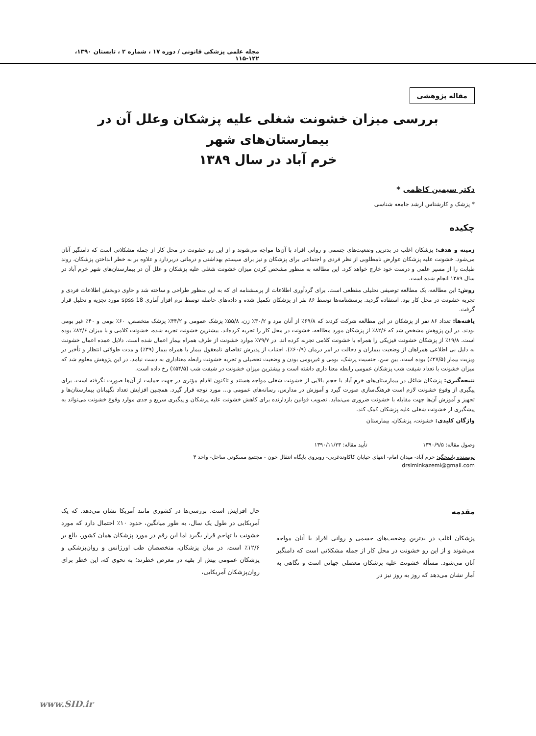مجله علمی پزشکی قانونی / دوره ۱۷ ، شماره ۲ ، تابستان ۱۳۹۰، ۱۲۲-۱۱۵
مقاله پژوهشی
بررسی میزان خشونت شغلی علیه پزشکان وعلل آن در بیمارستان‌های شهر
خرم آباد در سال ۱۳۸۹
دکتر سیمین کاظمی *
* پزشک و کارشناس ارشد جامعه شناسی
چکیده
زمینه و هدف: پزشکان اغلب در بدترین وضعیت‌های جسمی و روانی افراد با آن‌ها مواجه می‌شوند و از این رو خشونت در محل کار از جمله مشکلاتی است که دامنگیر آنان می‌شود. خشونت علیه پزشکان عوارض نامطلوبی از نظر فردی و اجتماعی برای پزشکان و نیز برای سیستم بهداشتی و درمانی دربردارد و علاوه بر به خطر انداختن پزشکان، روند طبابت را از مسیر علمی و درست خود خارج خواهد کرد. این مطالعه به منظور مشخص کردن میزان خشونت شغلی علیه پزشکان و علل آن در بیمارستان‌های شهر خرم آباد در سال ۱۳۸۹ انجام شده است.
روش: این مطالعه، یک مطالعه توصیفی تحلیلی مقطعی است. برای گردآوری اطلاعات از پرسشنامه ای که به این منظور طراحی و ساخته شد و حاوی دوبخش اطلاعات فردی و تجربه خشونت در محل کار بود، استفاده گردید. پرسشنامه‌ها توسط ۸۶ نفر از پزشکان تکمیل شده و داده‌های حاصله توسط نرم افزار آماری spss 18 مورد تجزیه و تحلیل قرار گرفت.
یافته‌ها: تعداد ۸۶ نفر از پزشکان در این مطالعه شرکت کردند که ۶۹/۸٪ از آنان مرد و ۳۰/۲٪ زن، ۵۵/۸٪ پزشک عمومی و ۴۴/۲٪ پزشک متخصص، ۶۰٪ بومی و ۴۰٪ غیر بومی بودند. در این پژوهش مشخص شد که ۸۲/۶٪ از پزشکان مورد مطالعه، خشونت در محل کار را تجربه کرده‌اند. بیشترین خشونت تجربه شده، خشونت کلامی و با میزان ۸۲/۶٪ بوده است. ۱۹/۸٪ از پزشکان خشونت فیزیکی را همراه با خشونت کلامی تجربه کرده اند. در ۷۹/۷٪ موارد خشونت از طرف همراه بیمار اعمال شده است. دلایل عمده اعمال خشونت به دلیل بی اطلاعی همراهان از وضعیت بیماران و دخالت در امر درمان (۶۰/۹٪)، اجتناب از پذیرش تقاضای نامعقول بیمار یا همراه بیمار (۳۹٪) و مدت طولانی انتظار و تأخیر در ویزیت بیمار (۲۷/۵٪) بوده است. بین سن، جنسیت پزشک، بومی و غیربومی بودن و وضعیت تحصیلی و تجربه خشونت رابطه معناداری به دست نیامد. در این پژوهش معلوم شد که میزان خشونت با تعداد شیفت شب پزشکان عمومی رابطه معنا داری داشته است و بیشترین میزان خشونت در شیفت شب (۵۴/۵٪) رخ داده است.
نتیجه‌گیری: پزشکان شاغل در بیمارستان‌های خرم آباد با حجم بالایی از خشونت شغلی مواجه هستند و تاکنون اقدام مؤثری در جهت حمایت از آن‌ها صورت نگرفته است. برای پیگیری از وقوع خشونت لازم است فرهنگ‌سازی صورت گیرد و آموزش در مدارس، رسانه‌های عمومی و... مورد توجه قرار گیرد. همچنین افزایش تعداد نگهبانان بیمارستان‌ها و تجهیز و آموزش آن‌ها جهت مقابله با خشونت ضروری می‌نماید. تصویب قوانین بازدارنده برای کاهش خشونت علیه پزشکان و پیگیری سریع و جدی موارد وقوع خشونت می‌تواند به پیشگیری از خشونت شغلی علیه پزشکان کمک کند.
واژگان کلیدی: خشونت، پزشکان، بیمارستان
وصول مقاله: ۱۳۹۰/۹/۵ تأیید مقاله: ۱۳۹۰/۱۱/۲۳
نویسنده پاسخگو: خرم آباد- میدان امام- انتهای خیابان کاکاوندغربی- روبروی پایگاه انتقال خون - مجتمع مسکونی ساحل- واحد ۴
drsiminkazemi@gmail.com
مقدمه
پزشکان اغلب در بدترین وضعیت‌های جسمی و روانی افراد با آنان مواجه می‌شوند و از این رو خشونت در محل کار از جمله مشکلاتی است که دامنگیر آنان می‌شود. مسأله خشونت علیه پزشکان معضلی جهانی است و نگاهی به آمار نشان می‌دهد که روز به روز نیز در
حال افزایش است. بررسی‌ها در کشوری مانند آمریکا نشان می‌دهد. که یک آمریکایی در طول یک سال، به طور میانگین، حدود ۱۰٪ احتمال دارد که مورد خشونت یا تهاجم قرار بگیرد اما این رقم در مورد پزشکان همان کشور، بالغ بر ۱۲/۶٪ است. در میان پزشکان، متخصصان طب اورژانس و روان‌پزشکی و پزشکان عمومی بیش از بقیه در معرض خطرند؛ به نحوی که، این خطر برای روان‌پزشکان آمریکایی،
www.SID.ir